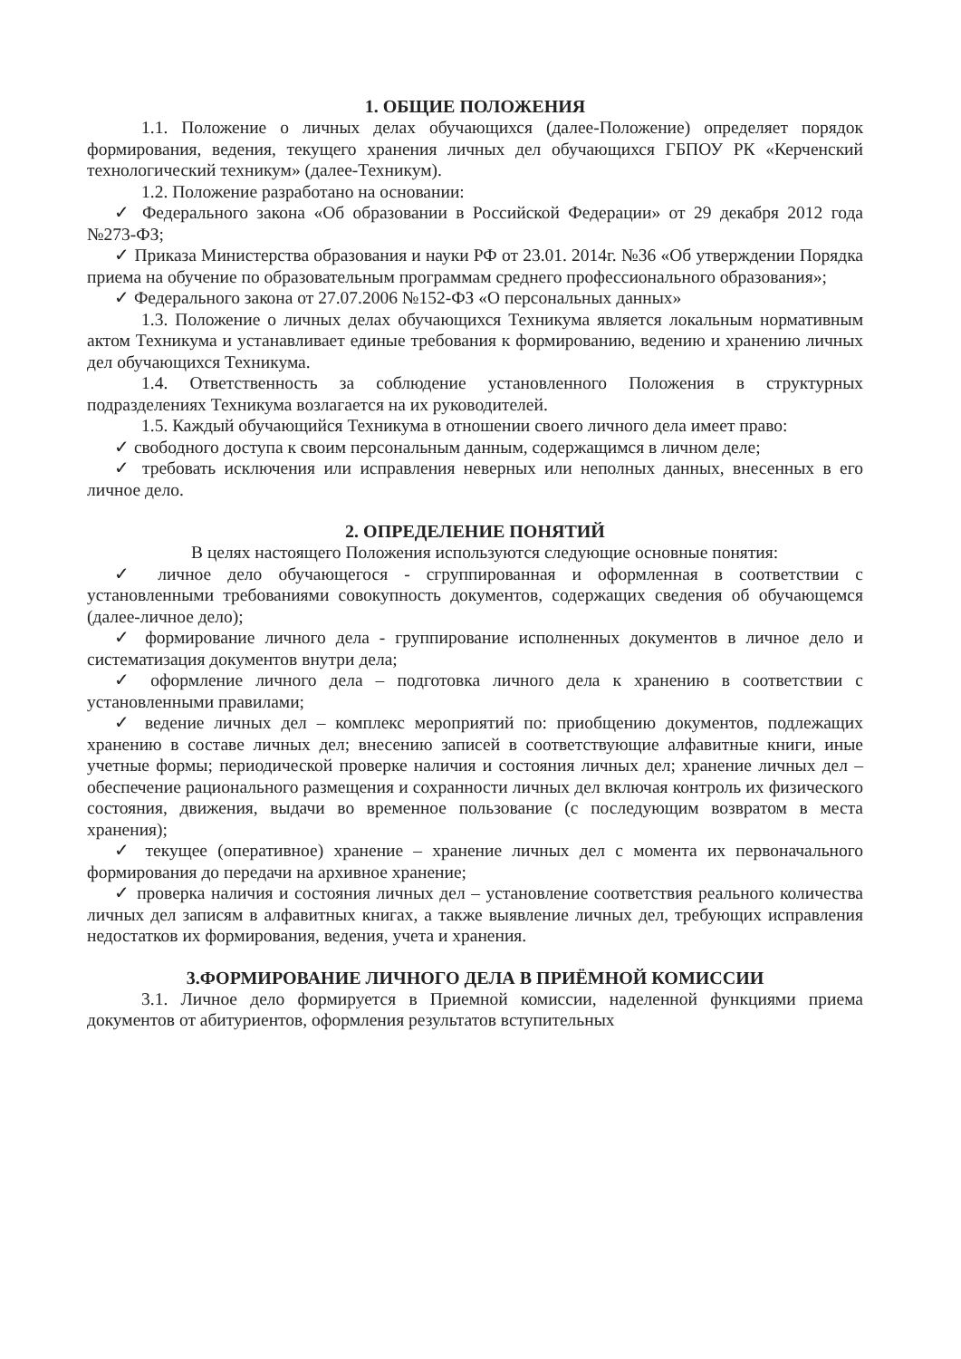1. ОБЩИЕ ПОЛОЖЕНИЯ
1.1. Положение о личных делах обучающихся (далее-Положение) определяет порядок формирования, ведения, текущего хранения личных дел обучающихся ГБПОУ РК «Керченский технологический техникум» (далее-Техникум).
1.2. Положение разработано на основании:
✓ Федерального закона «Об образовании в Российской Федерации» от 29 декабря 2012 года №273-ФЗ;
✓ Приказа Министерства образования и науки РФ от 23.01. 2014г. №36 «Об утверждении Порядка приема на обучение по образовательным программам среднего профессионального образования»;
✓ Федерального закона от 27.07.2006 №152-ФЗ «О персональных данных»
1.3. Положение о личных делах обучающихся Техникума является локальным нормативным актом Техникума и устанавливает единые требования к формированию, ведению и хранению личных дел обучающихся Техникума.
1.4. Ответственность за соблюдение установленного Положения в структурных подразделениях Техникума возлагается на их руководителей.
1.5. Каждый обучающийся Техникума в отношении своего личного дела имеет право:
✓ свободного доступа к своим персональным данным, содержащимся в личном деле;
✓ требовать исключения или исправления неверных или неполных данных, внесенных в его личное дело.
2. ОПРЕДЕЛЕНИЕ ПОНЯТИЙ
В целях настоящего Положения используются следующие основные понятия:
✓ личное дело обучающегося - сгруппированная и оформленная в соответствии с установленными требованиями совокупность документов, содержащих сведения об обучающемся (далее-личное дело);
✓ формирование личного дела - группирование исполненных документов в личное дело и систематизация документов внутри дела;
✓ оформление личного дела – подготовка личного дела к хранению в соответствии с установленными правилами;
✓ ведение личных дел – комплекс мероприятий по: приобщению документов, подлежащих хранению в составе личных дел; внесению записей в соответствующие алфавитные книги, иные учетные формы; периодической проверке наличия и состояния личных дел; хранение личных дел – обеспечение рационального размещения и сохранности личных дел включая контроль их физического состояния, движения, выдачи во временное пользование (с последующим возвратом в места хранения);
✓ текущее (оперативное) хранение – хранение личных дел с момента их первоначального формирования до передачи на архивное хранение;
✓ проверка наличия и состояния личных дел – установление соответствия реального количества личных дел записям в алфавитных книгах, а также выявление личных дел, требующих исправления недостатков их формирования, ведения, учета и хранения.
3.ФОРМИРОВАНИЕ ЛИЧНОГО ДЕЛА В ПРИЁМНОЙ КОМИССИИ
3.1. Личное дело формируется в Приемной комиссии, наделенной функциями приема документов от абитуриентов, оформления результатов вступительных